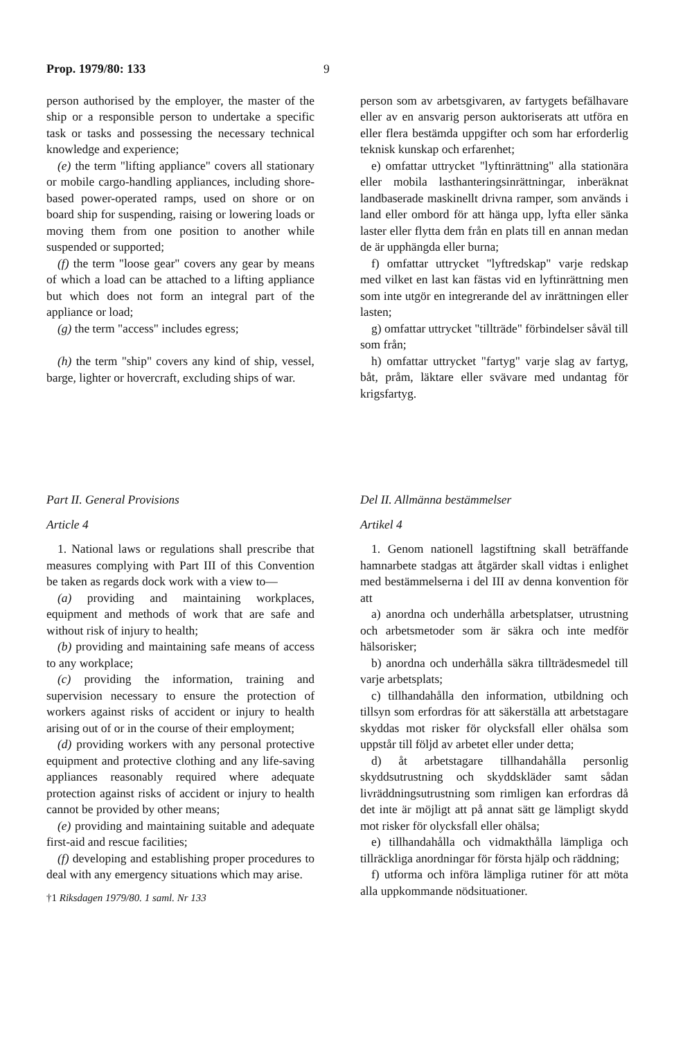Prop. 1979/80: 133 9
person authorised by the employer, the master of the ship or a responsible person to undertake a specific task or tasks and possessing the necessary technical knowledge and experience;
(e) the term "lifting appliance" covers all stationary or mobile cargo-handling appliances, including shore-based power-operated ramps, used on shore or on board ship for suspending, raising or lowering loads or moving them from one position to another while suspended or supported;
(f) the term "loose gear" covers any gear by means of which a load can be attached to a lifting appliance but which does not form an integral part of the appliance or load;
(g) the term "access" includes egress;
(h) the term "ship" covers any kind of ship, vessel, barge, lighter or hovercraft, excluding ships of war.
person som av arbetsgivaren, av fartygets befälhavare eller av en ansvarig person auktoriserats att utföra en eller flera bestämda uppgifter och som har erforderlig teknisk kunskap och erfarenhet;
e) omfattar uttrycket "lyftinrättning" alla stationära eller mobila lasthanteringsinrättningar, inberäknat landbaserade maskinellt drivna ramper, som används i land eller ombord för att hänga upp, lyfta eller sänka laster eller flytta dem från en plats till en annan medan de är upphängda eller burna;
f) omfattar uttrycket "lyftredskap" varje redskap med vilket en last kan fästas vid en lyftinrättning men som inte utgör en integrerande del av inrättningen eller lasten;
g) omfattar uttrycket "tillträde" förbindelser såväl till som från;
h) omfattar uttrycket "fartyg" varje slag av fartyg, båt, pråm, läktare eller svävare med undantag för krigsfartyg.
Part II. General Provisions
Article 4
1. National laws or regulations shall prescribe that measures complying with Part III of this Convention be taken as regards dock work with a view to—
(a) providing and maintaining workplaces, equipment and methods of work that are safe and without risk of injury to health;
(b) providing and maintaining safe means of access to any workplace;
(c) providing the information, training and supervision necessary to ensure the protection of workers against risks of accident or injury to health arising out of or in the course of their employment;
(d) providing workers with any personal protective equipment and protective clothing and any life-saving appliances reasonably required where adequate protection against risks of accident or injury to health cannot be provided by other means;
(e) providing and maintaining suitable and adequate first-aid and rescue facilities;
(f) developing and establishing proper procedures to deal with any emergency situations which may arise.
†1 Riksdagen 1979/80. 1 saml. Nr 133
Del II. Allmänna bestämmelser
Artikel 4
1. Genom nationell lagstiftning skall beträffande hamnarbete stadgas att åtgärder skall vidtas i enlighet med bestämmelserna i del III av denna konvention för att
a) anordna och underhålla arbetsplatser, utrustning och arbetsmetoder som är säkra och inte medför hälsorisker;
b) anordna och underhålla säkra tillträdesmedel till varje arbetsplats;
c) tillhandahålla den information, utbildning och tillsyn som erfordras för att säkerställa att arbetstagare skyddas mot risker för olycksfall eller ohälsa som uppstår till följd av arbetet eller under detta;
d) åt arbetstagare tillhandahålla personlig skyddsutrustning och skyddskläder samt sådan livräddningsutrustning som rimligen kan erfordras då det inte är möjligt att på annat sätt ge lämpligt skydd mot risker för olycksfall eller ohälsa;
e) tillhandahålla och vidmakthålla lämpliga och tillräckliga anordningar för första hjälp och räddning;
f) utforma och införa lämpliga rutiner för att möta alla uppkommande nödsituationer.